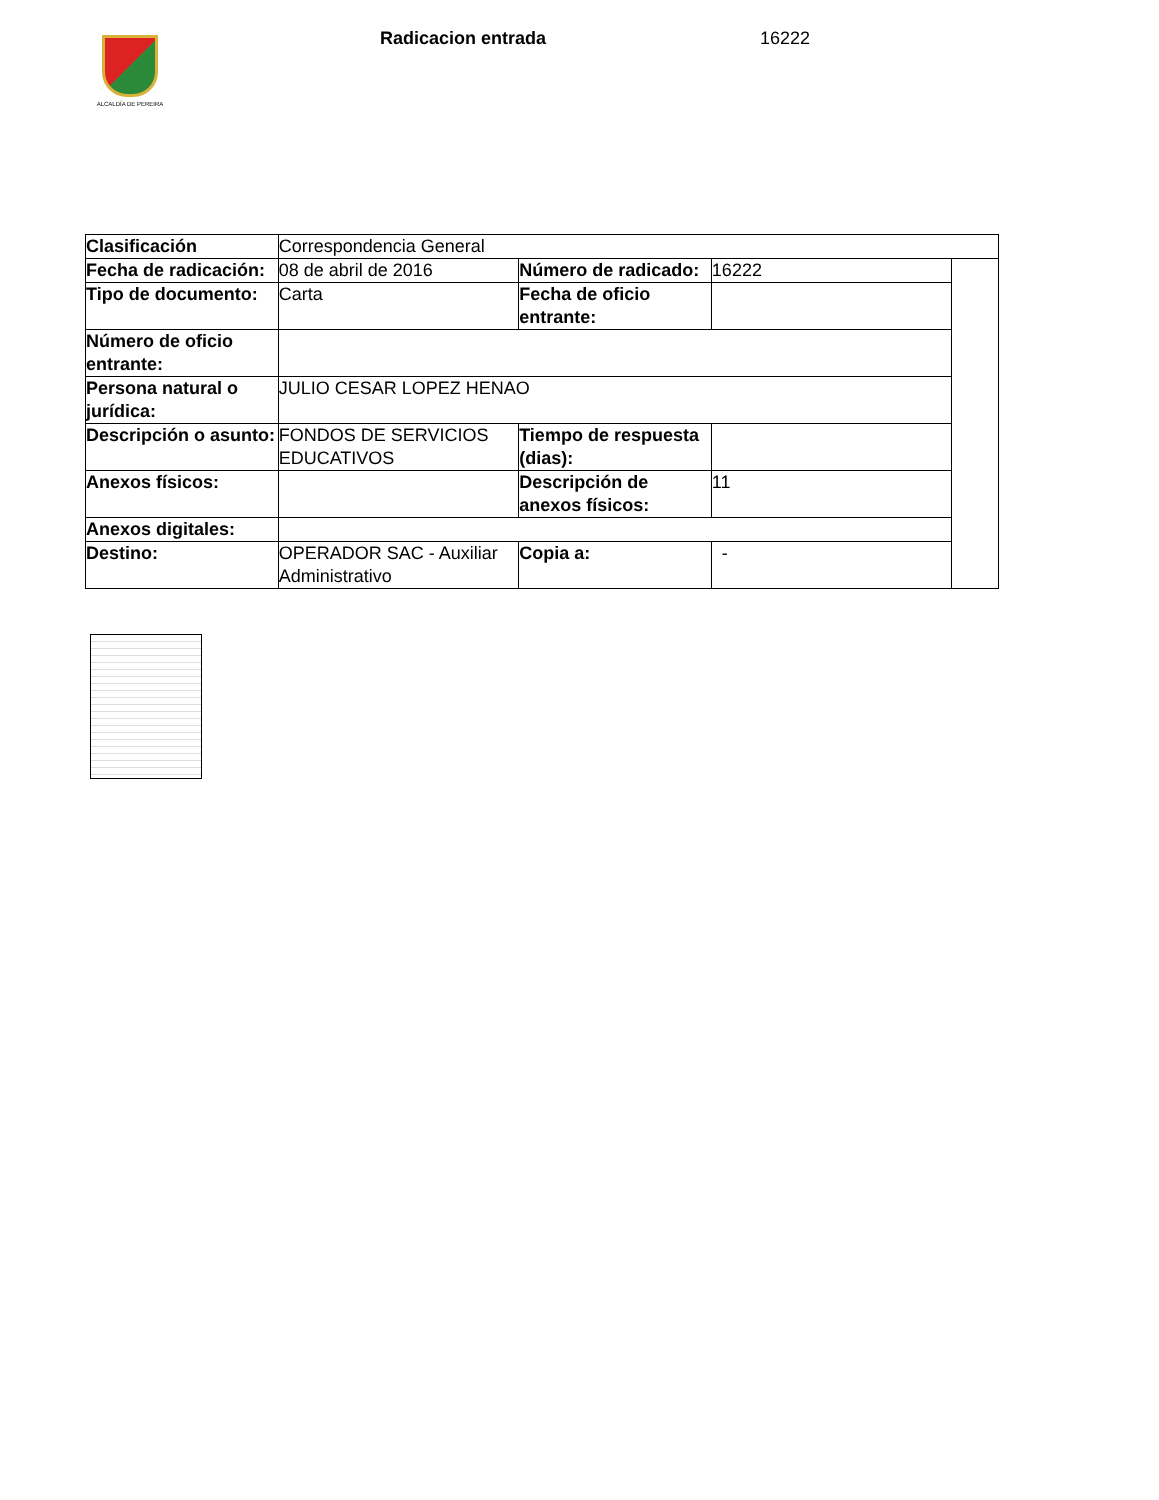ALCALDÍA DE PEREIRA Radicacion entrada 16222
| Clasificación | Correspondencia General | | | |
| Fecha de radicación: | 08 de abril de 2016 | Número de radicado: | 16222 | |
| Tipo de documento: | Carta | Fecha de oficio entrante: | | |
| Número de oficio entrante: | | | | |
| Persona natural o jurídica: | JULIO CESAR LOPEZ HENAO | | | |
| Descripción o asunto: | FONDOS DE SERVICIOS EDUCATIVOS | Tiempo de respuesta (dias): | | |
| Anexos físicos: | | Descripción de anexos físicos: | 11 | |
| Anexos digitales: | | | | |
| Destino: | OPERADOR SAC - Auxiliar Administrativo | Copia a: | - | |